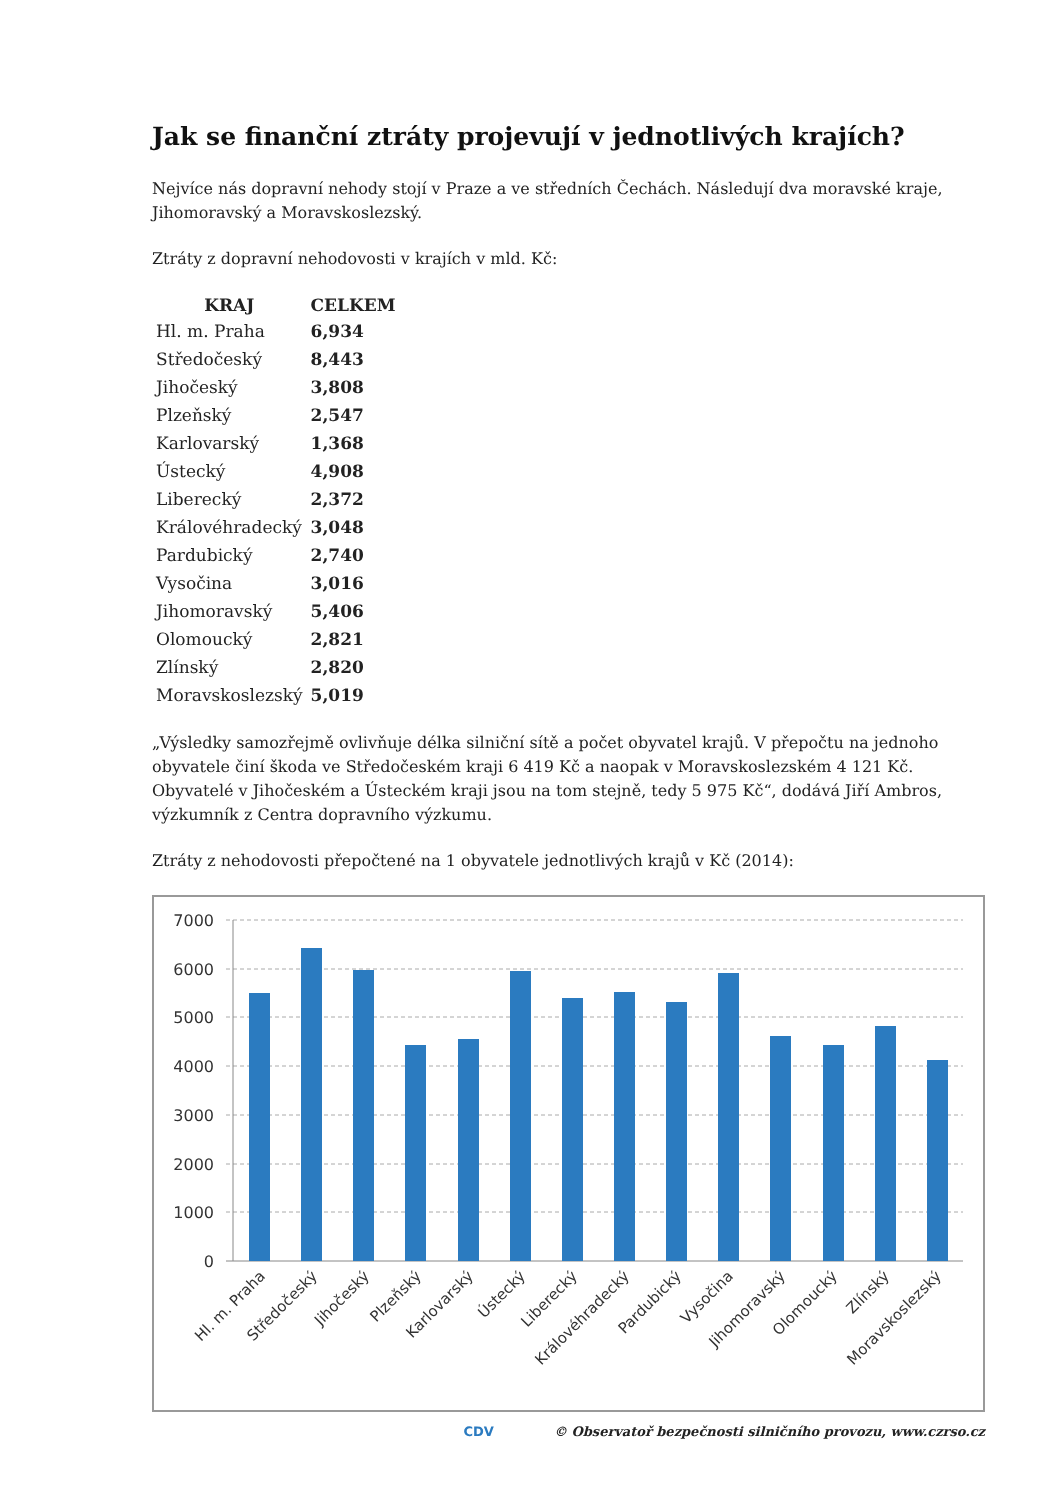Jak se finanční ztráty projevují v jednotlivých krajích?
Nejvíce nás dopravní nehody stojí v Praze a ve středních Čechách. Následují dva moravské kraje, Jihomoravský a Moravskoslezský.
Ztráty z dopravní nehodovosti v krajích v mld. Kč:
| KRAJ | CELKEM |
| --- | --- |
| Hl. m. Praha | 6,934 |
| Středočeský | 8,443 |
| Jihočeský | 3,808 |
| Plzeňský | 2,547 |
| Karlovarský | 1,368 |
| Ústecký | 4,908 |
| Liberecký | 2,372 |
| Královéhradecký | 3,048 |
| Pardubický | 2,740 |
| Vysočina | 3,016 |
| Jihomoravský | 5,406 |
| Olomoucký | 2,821 |
| Zlínský | 2,820 |
| Moravskoslezský | 5,019 |
„Výsledky samozřejmě ovlivňuje délka silniční sítě a počet obyvatel krajů. V přepočtu na jednoho obyvatele činí škoda ve Středočeském kraji 6 419 Kč a naopak v Moravskoslezském 4 121 Kč. Obyvatelé v Jihočeském a Ústeckém kraji jsou na tom stejně, tedy 5 975 Kč“, dodává Jiří Ambros, výzkumník z Centra dopravního výzkumu.
Ztráty z nehodovosti přepočtené na 1 obyvatele jednotlivých krajů v Kč (2014):
7000
6000
5000
4000
3000
2000
1000
0
Hl. m. Praha
Středočeský
Jihočeský
Plzeňský
Karlovarský
Ústecký
Liberecký
Královéhradecký
Pardubický
Vysočina
Jihomoravský
Olomoucký
Zlínský
Moravskoslezský
CDV © Observatoř bezpečnosti silničního provozu, www.czrso.cz